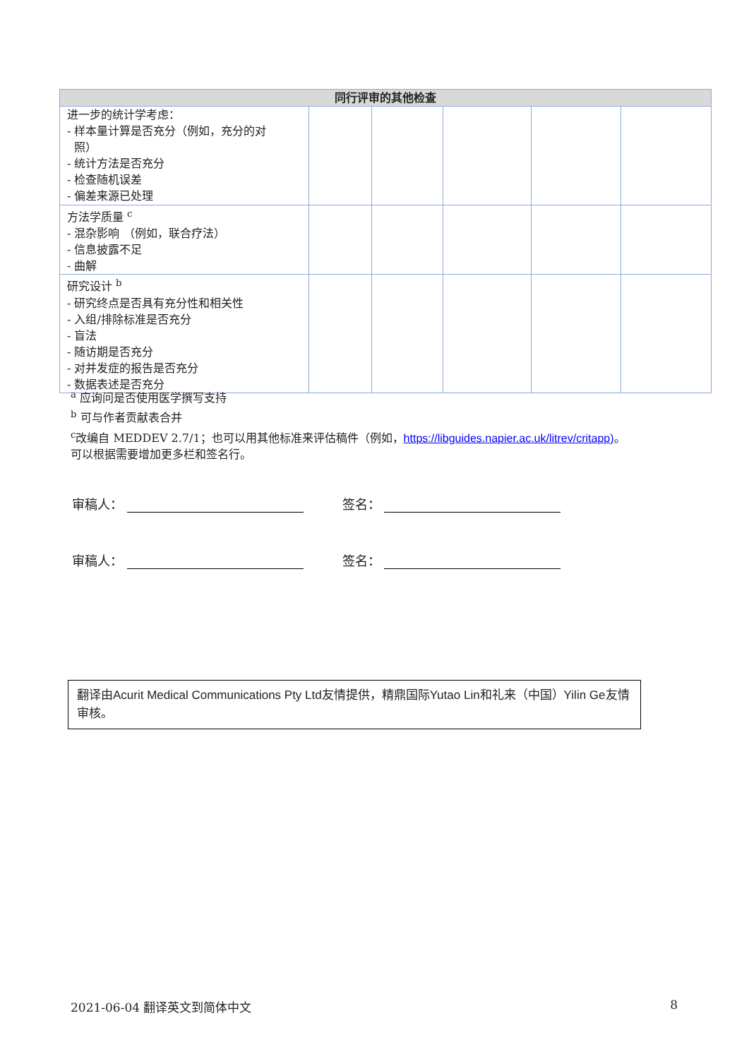| 同行评审的其他检查 | | | | | |
| --- | --- | --- | --- | --- | --- |
| 进一步的统计学考虑： - 样本量计算是否充分（例如，充分的对 照） - 统计方法是否充分 - 检查随机误差 - 偏差来源已处理 | | | | | |
| 方法学质量 <sup>c</sup> - 混杂影响 （例如，联合疗法） - 信息披露不足 - 曲解 | | | | | |
| 研究设计 <sup>b</sup> - 研究终点是否具有充分性和相关性 - 入组/排除标准是否充分 - 盲法 - 随访期是否充分 - 对并发症的报告是否充分 - 数据表述是否充分 | | | | | |
<sup>a</sup> 应询问是否使用医学撰写支持
<sup>b</sup> 可与作者贡献表合并
<sup>c</sup> 改编自 MEDDEV 2.7/1；也可以用其他标准来评估稿件（例如，https://libguides.napier.ac.uk/litrev/critapp)。
可以根据需要增加更多栏和签名行。
审稿人： 签名：
审稿人： 签名：
翻译由Acurit Medical Communications Pty Ltd友情提供，精鼎国际Yutao Lin和礼来（中国）Yilin Ge友情审核。
2021-06-04 翻译英文到简体中文 8